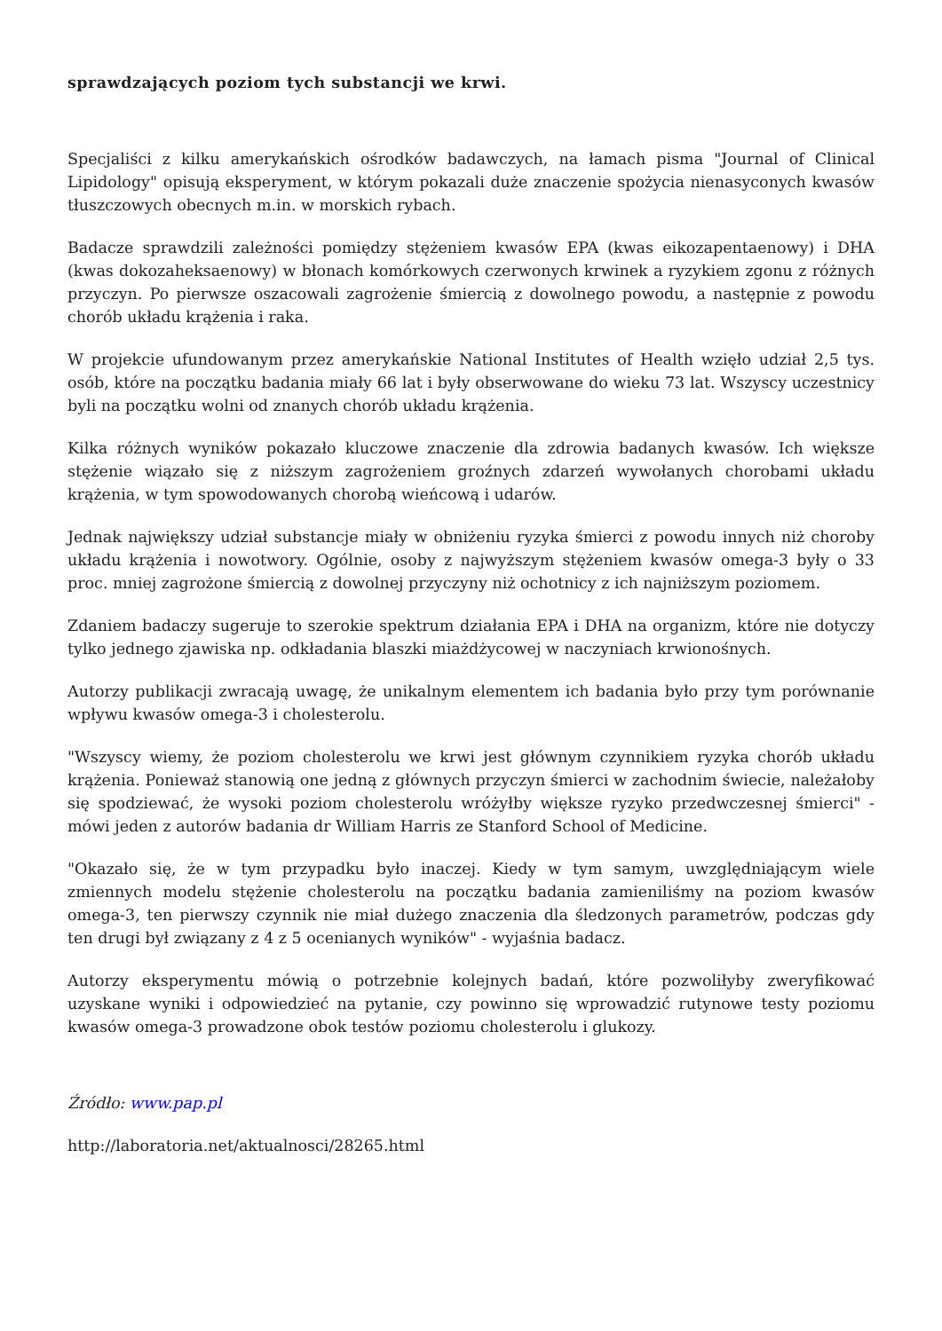sprawdzających poziom tych substancji we krwi.
Specjaliści z kilku amerykańskich ośrodków badawczych, na łamach pisma "Journal of Clinical Lipidology" opisują eksperyment, w którym pokazali duże znaczenie spożycia nienasyconych kwasów tłuszczowych obecnych m.in. w morskich rybach.
Badacze sprawdzili zależności pomiędzy stężeniem kwasów EPA (kwas eikozapentaenowy) i DHA (kwas dokozaheksaenowy) w błonach komórkowych czerwonych krwinek a ryzykiem zgonu z różnych przyczyn. Po pierwsze oszacowali zagrożenie śmiercią z dowolnego powodu, a następnie z powodu chorób układu krążenia i raka.
W projekcie ufundowanym przez amerykańskie National Institutes of Health wzięło udział 2,5 tys. osób, które na początku badania miały 66 lat i były obserwowane do wieku 73 lat. Wszyscy uczestnicy byli na początku wolni od znanych chorób układu krążenia.
Kilka różnych wyników pokazało kluczowe znaczenie dla zdrowia badanych kwasów. Ich większe stężenie wiązało się z niższym zagrożeniem groźnych zdarzeń wywołanych chorobami układu krążenia, w tym spowodowanych chorobą wieńcową i udarów.
Jednak największy udział substancje miały w obniżeniu ryzyka śmierci z powodu innych niż choroby układu krążenia i nowotwory. Ogólnie, osoby z najwyższym stężeniem kwasów omega-3 były o 33 proc. mniej zagrożone śmiercią z dowolnej przyczyny niż ochotnicy z ich najniższym poziomem.
Zdaniem badaczy sugeruje to szerokie spektrum działania EPA i DHA na organizm, które nie dotyczy tylko jednego zjawiska np. odkładania blaszki miażdżycowej w naczyniach krwionośnych.
Autorzy publikacji zwracają uwagę, że unikalnym elementem ich badania było przy tym porównanie wpływu kwasów omega-3 i cholesterolu.
"Wszyscy wiemy, że poziom cholesterolu we krwi jest głównym czynnikiem ryzyka chorób układu krążenia. Ponieważ stanowią one jedną z głównych przyczyn śmierci w zachodnim świecie, należałoby się spodziewać, że wysoki poziom cholesterolu wróżyłby większe ryzyko przedwczesnej śmierci" - mówi jeden z autorów badania dr William Harris ze Stanford School of Medicine.
"Okazało się, że w tym przypadku było inaczej. Kiedy w tym samym, uwzględniającym wiele zmiennych modelu stężenie cholesterolu na początku badania zamieniliśmy na poziom kwasów omega-3, ten pierwszy czynnik nie miał dużego znaczenia dla śledzonych parametrów, podczas gdy ten drugi był związany z 4 z 5 ocenianych wyników" - wyjaśnia badacz.
Autorzy eksperymentu mówią o potrzebnie kolejnych badań, które pozwoliłyby zweryfikować uzyskane wyniki i odpowiedzieć na pytanie, czy powinno się wprowadzić rutynowe testy poziomu kwasów omega-3 prowadzone obok testów poziomu cholesterolu i glukozy.
Źródło: www.pap.pl
http://laboratoria.net/aktualnosci/28265.html